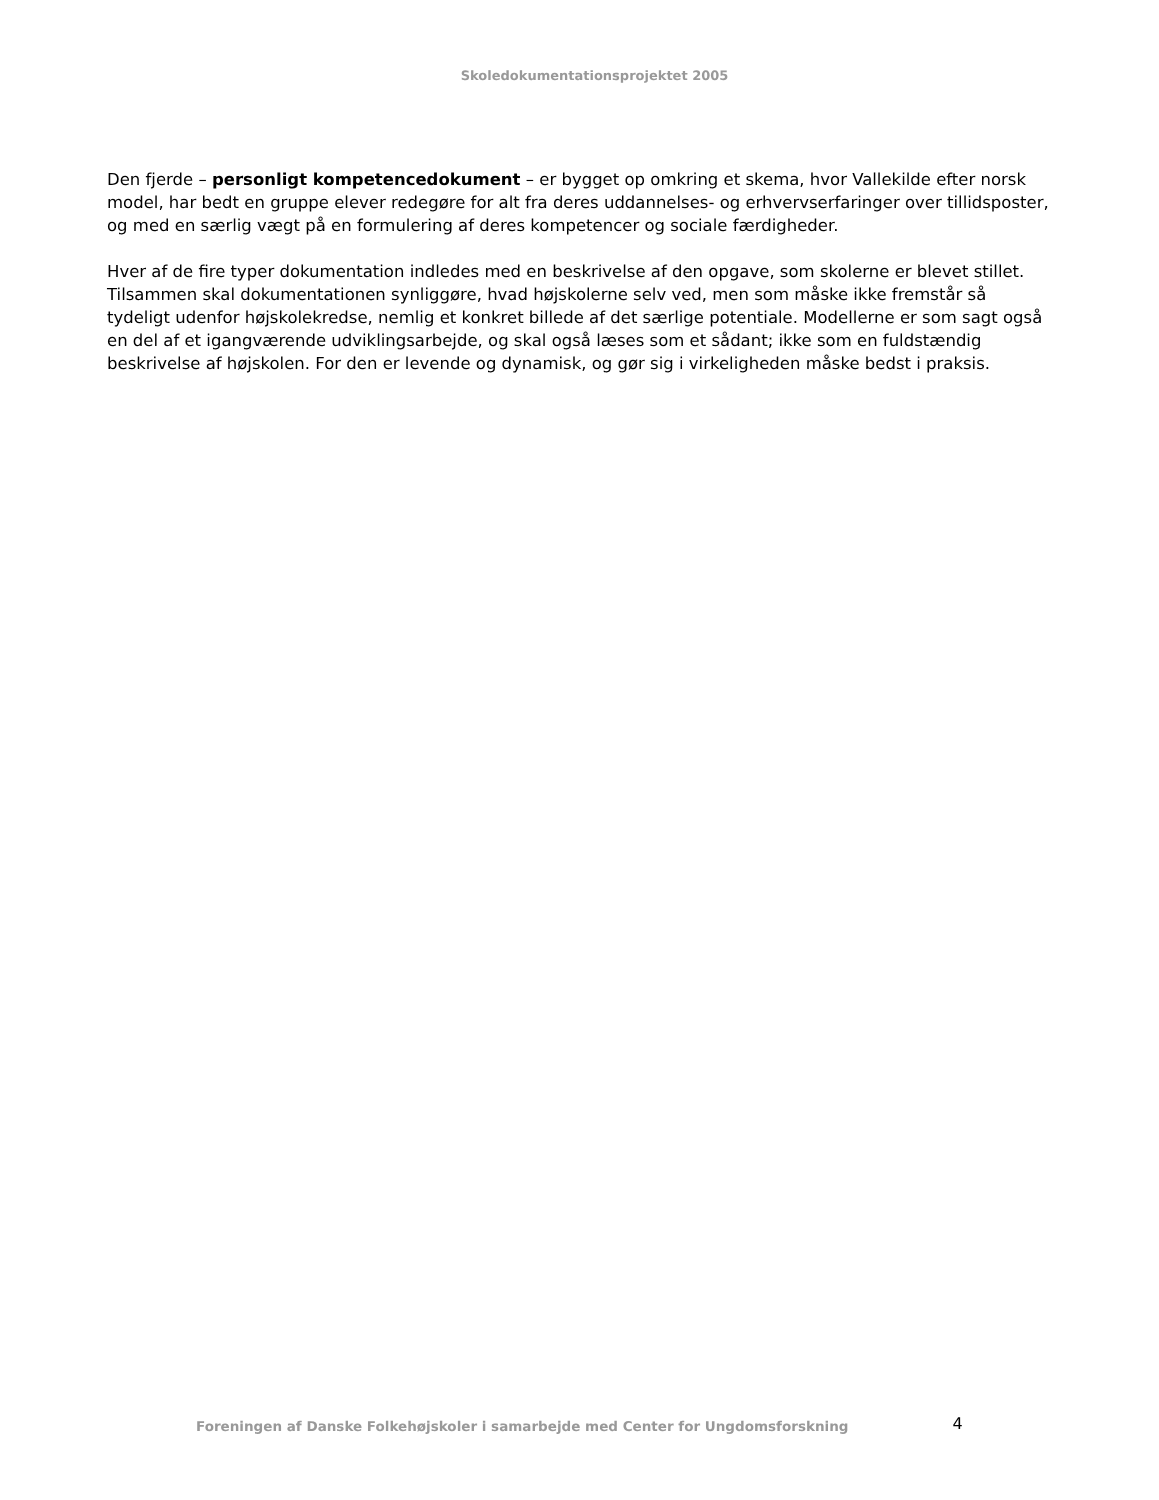Skoledokumentationsprojektet 2005
Den fjerde – personligt kompetencedokument – er bygget op omkring et skema, hvor Vallekilde efter norsk model, har bedt en gruppe elever redegøre for alt fra deres uddannelses- og erhvervserfaringer over tillidsposter, og med en særlig vægt på en formulering af deres kompetencer og sociale færdigheder.
Hver af de fire typer dokumentation indledes med en beskrivelse af den opgave, som skolerne er blevet stillet. Tilsammen skal dokumentationen synliggøre, hvad højskolerne selv ved, men som måske ikke fremstår så tydeligt udenfor højskolekredse, nemlig et konkret billede af det særlige potentiale. Modellerne er som sagt også en del af et igangværende udviklingsarbejde, og skal også læses som et sådant; ikke som en fuldstændig beskrivelse af højskolen. For den er levende og dynamisk, og gør sig i virkeligheden måske bedst i praksis.
Foreningen af Danske Folkehøjskoler i samarbejde med Center for Ungdomsforskning 4